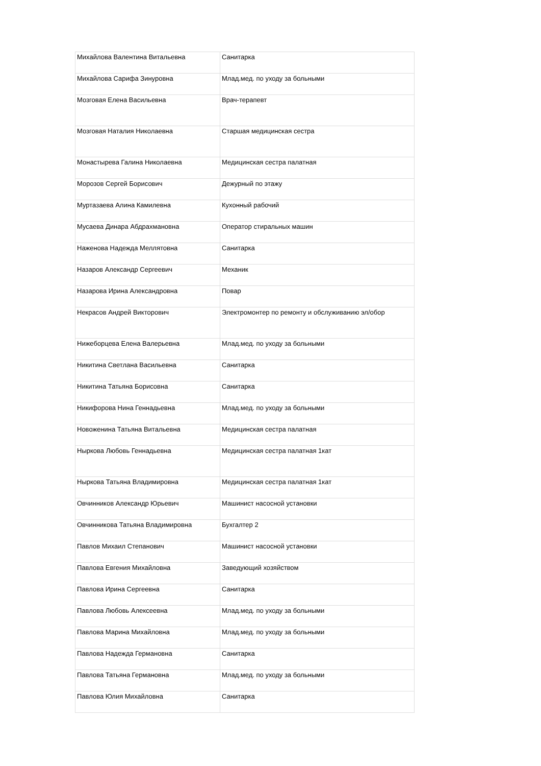| Михайлова Валентина Витальевна | Санитарка |
| Михайлова Сарифа Зинуровна | Млад.мед. по уходу за больными |
| Мозговая Елена Васильевна | Врач-терапевт |
| Мозговая Наталия Николаевна | Старшая медицинская сестра |
| Монастырева Галина Николаевна | Медицинская сестра палатная |
| Морозов Сергей Борисович | Дежурный по этажу |
| Муртазаева Алина Камилевна | Кухонный рабочий |
| Мусаева Динара Абдрахмановна | Оператор стиральных машин |
| Наженова Надежда Меллятовна | Санитарка |
| Назаров Александр Сергеевич | Механик |
| Назарова Ирина Александровна | Повар |
| Некрасов Андрей Викторович | Электромонтер по ремонту и обслуживанию эл/обор |
| Нижеборцева Елена Валерьевна | Млад.мед. по уходу за больными |
| Никитина Светлана Васильевна | Санитарка |
| Никитина Татьяна Борисовна | Санитарка |
| Никифорова Нина Геннадьевна | Млад.мед. по уходу за больными |
| Новоженина Татьяна Витальевна | Медицинская сестра палатная |
| Ныркова Любовь Геннадьевна | Медицинская сестра палатная 1кат |
| Ныркова Татьяна Владимировна | Медицинская сестра палатная 1кат |
| Овчинников Александр Юрьевич | Машинист насосной установки |
| Овчинникова Татьяна Владимировна | Бухгалтер 2 |
| Павлов Михаил Степанович | Машинист насосной установки |
| Павлова Евгения Михайловна | Заведующий хозяйством |
| Павлова Ирина Сергеевна | Санитарка |
| Павлова Любовь Алексеевна | Млад.мед. по уходу за больными |
| Павлова Марина Михайловна | Млад.мед. по уходу за больными |
| Павлова Надежда Германовна | Санитарка |
| Павлова Татьяна Германовна | Млад.мед. по уходу за больными |
| Павлова Юлия Михайловна | Санитарка |